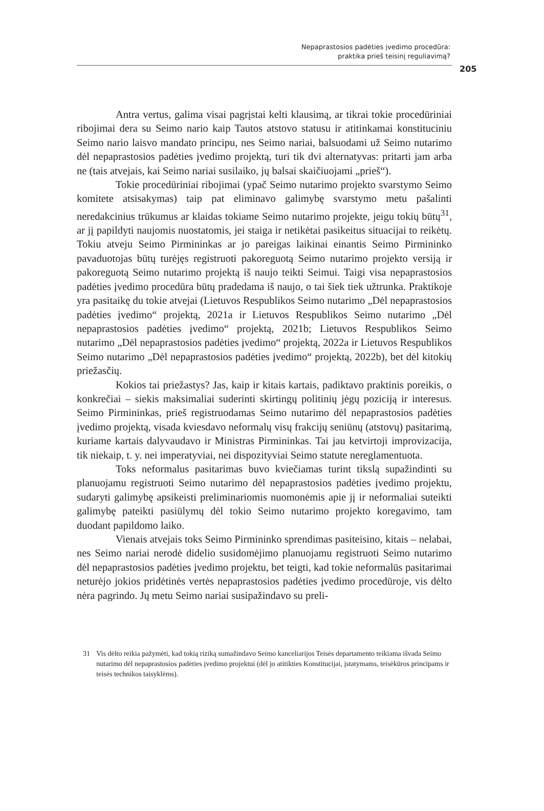Nepaprastosios padėties įvedimo procedūra:
praktika prieš teisinį reguliavimą?
205
Antra vertus, galima visai pagrįstai kelti klausimą, ar tikrai tokie procedūriniai ribojimai dera su Seimo nario kaip Tautos atstovo statusu ir atitinkamai konstituciniu Seimo nario laisvo mandato principu, nes Seimo nariai, balsuodami už Seimo nutarimo dėl nepaprastosios padėties įvedimo projektą, turi tik dvi alternatyvas: pritarti jam arba ne (tais atvejais, kai Seimo nariai susilaiko, jų balsai skaičiuojami „prieš“).
Tokie procedūriniai ribojimai (ypač Seimo nutarimo projekto svarstymo Seimo komitete atsisakymas) taip pat eliminavo galimybę svarstymo metu pašalinti neredakcinius trūkumus ar klaidas tokiame Seimo nutarimo projekte, jeigu tokių būtų<sup>31</sup>, ar jį papildyti naujomis nuostatomis, jei staiga ir netikėtai pasikeitus situacijai to reikėtų. Tokiu atveju Seimo Pirmininkas ar jo pareigas laikinai einantis Seimo Pirmininko pavaduotojas būtų turėjęs registruoti pakoreguotą Seimo nutarimo projekto versiją ir pakoreguotą Seimo nutarimo projektą iš naujo teikti Seimui. Taigi visa nepaprastosios padėties įvedimo procedūra būtų pradedama iš naujo, o tai šiek tiek užtrunka. Praktikoje yra pasitaikę du tokie atvejai (Lietuvos Respublikos Seimo nutarimo „Dėl nepaprastosios padėties įvedimo“ projektą, 2021a ir Lietuvos Respublikos Seimo nutarimo „Dėl nepaprastosios padėties įvedimo“ projektą, 2021b; Lietuvos Respublikos Seimo nutarimo „Dėl nepaprastosios padėties įvedimo“ projektą, 2022a ir Lietuvos Respublikos Seimo nutarimo „Dėl nepaprastosios padėties įvedimo“ projektą, 2022b), bet dėl kitokių priežasčių.
Kokios tai priežastys? Jas, kaip ir kitais kartais, padiktavo praktinis poreikis, o konkrečiai – siekis maksimaliai suderinti skirtingų politinių jėgų poziciją ir interesus. Seimo Pirmininkas, prieš registruodamas Seimo nutarimo dėl nepaprastosios padėties įvedimo projektą, visada kviesdavo neformalų visų frakcijų seniūnų (atstovų) pasitarimą, kuriame kartais dalyvaudavo ir Ministras Pirmininkas. Tai jau ketvirtoji improvizacija, tik niekaip, t. y. nei imperatyviai, nei dispozityviai Seimo statute nereglamentuota.
Toks neformalus pasitarimas buvo kviečiamas turint tikslą supažindinti su planuojamu registruoti Seimo nutarimo dėl nepaprastosios padėties įvedimo projektu, sudaryti galimybę apsikeisti preliminariomis nuomonėmis apie jį ir neformaliai suteikti galimybę pateikti pasiūlymų dėl tokio Seimo nutarimo projekto koregavimo, tam duodant papildomo laiko.
Vienais atvejais toks Seimo Pirmininko sprendimas pasiteisino, kitais – nelabai, nes Seimo nariai nerodė didelio susidomėjimo planuojamu registruoti Seimo nutarimo dėl nepaprastosios padėties įvedimo projektu, bet teigti, kad tokie neformalūs pasitarimai neturėjo jokios pridėtinės vertės nepaprastosios padėties įvedimo procedūroje, vis dėlto nėra pagrindo. Jų metu Seimo nariai susipažindavo su preli-
31 Vis dėlto reikia pažymėti, kad tokią riziką sumažindavo Seimo kanceliarijos Teisės departamento teikiama išvada Seimo nutarimo dėl nepaprastosios padėties įvedimo projektui (dėl jo atitikties Konstitucijai, įstatymams, teisėkūros principams ir teisės technikos taisyklėms).